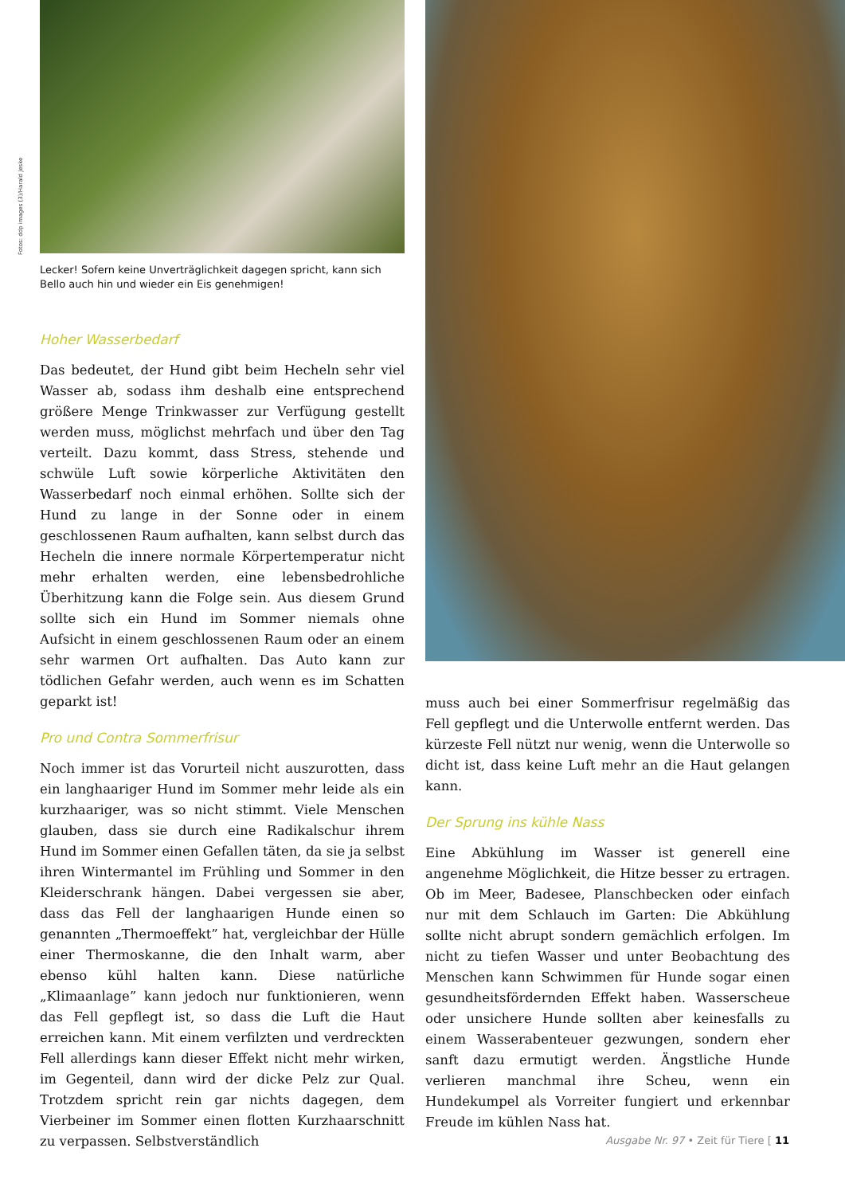Fotos: ddp images (3)/Harald Jeske
Lecker! Sofern keine Unverträglichkeit dagegen spricht, kann sich Bello auch hin und wieder ein Eis genehmigen!
Hoher Wasserbedarf
Das bedeutet, der Hund gibt beim Hecheln sehr viel Wasser ab, sodass ihm deshalb eine entsprechend größere Menge Trinkwasser zur Verfügung gestellt werden muss, möglichst mehrfach und über den Tag verteilt. Dazu kommt, dass Stress, stehende und schwüle Luft sowie körperliche Aktivitäten den Wasserbedarf noch einmal erhöhen. Sollte sich der Hund zu lange in der Sonne oder in einem geschlossenen Raum aufhalten, kann selbst durch das Hecheln die innere normale Körpertemperatur nicht mehr erhalten werden, eine lebensbedrohliche Überhitzung kann die Folge sein. Aus diesem Grund sollte sich ein Hund im Sommer niemals ohne Aufsicht in einem geschlossenen Raum oder an einem sehr warmen Ort aufhalten. Das Auto kann zur tödlichen Gefahr werden, auch wenn es im Schatten geparkt ist!
Pro und Contra Sommerfrisur
Noch immer ist das Vorurteil nicht auszurotten, dass ein langhaariger Hund im Sommer mehr leide als ein kurzhaariger, was so nicht stimmt. Viele Menschen glauben, dass sie durch eine Radikalschur ihrem Hund im Sommer einen Gefallen täten, da sie ja selbst ihren Wintermantel im Frühling und Sommer in den Kleiderschrank hängen. Dabei vergessen sie aber, dass das Fell der langhaarigen Hunde einen so genannten „Thermoeffekt” hat, vergleichbar der Hülle einer Thermoskanne, die den Inhalt warm, aber ebenso kühl halten kann. Diese natürliche „Klimaanlage” kann jedoch nur funktionieren, wenn das Fell gepflegt ist, so dass die Luft die Haut erreichen kann. Mit einem verfilzten und verdreckten Fell allerdings kann dieser Effekt nicht mehr wirken, im Gegenteil, dann wird der dicke Pelz zur Qual. Trotzdem spricht rein gar nichts dagegen, dem Vierbeiner im Sommer einen flotten Kurzhaarschnitt zu verpassen. Selbstverständlich
muss auch bei einer Sommerfrisur regelmäßig das Fell gepflegt und die Unterwolle entfernt werden. Das kürzeste Fell nützt nur wenig, wenn die Unterwolle so dicht ist, dass keine Luft mehr an die Haut gelangen kann.
Der Sprung ins kühle Nass
Eine Abkühlung im Wasser ist generell eine angenehme Möglichkeit, die Hitze besser zu ertragen. Ob im Meer, Badesee, Planschbecken oder einfach nur mit dem Schlauch im Garten: Die Abkühlung sollte nicht abrupt sondern gemächlich erfolgen. Im nicht zu tiefen Wasser und unter Beobachtung des Menschen kann Schwimmen für Hunde sogar einen gesundheitsfördernden Effekt haben. Wasserscheue oder unsichere Hunde sollten aber keinesfalls zu einem Wasserabenteuer gezwungen, sondern eher sanft dazu ermutigt werden. Ängstliche Hunde verlieren manchmal ihre Scheu, wenn ein Hundekumpel als Vorreiter fungiert und erkennbar Freude im kühlen Nass hat.
Ausgabe Nr. 97 • Zeit für Tiere [ 11